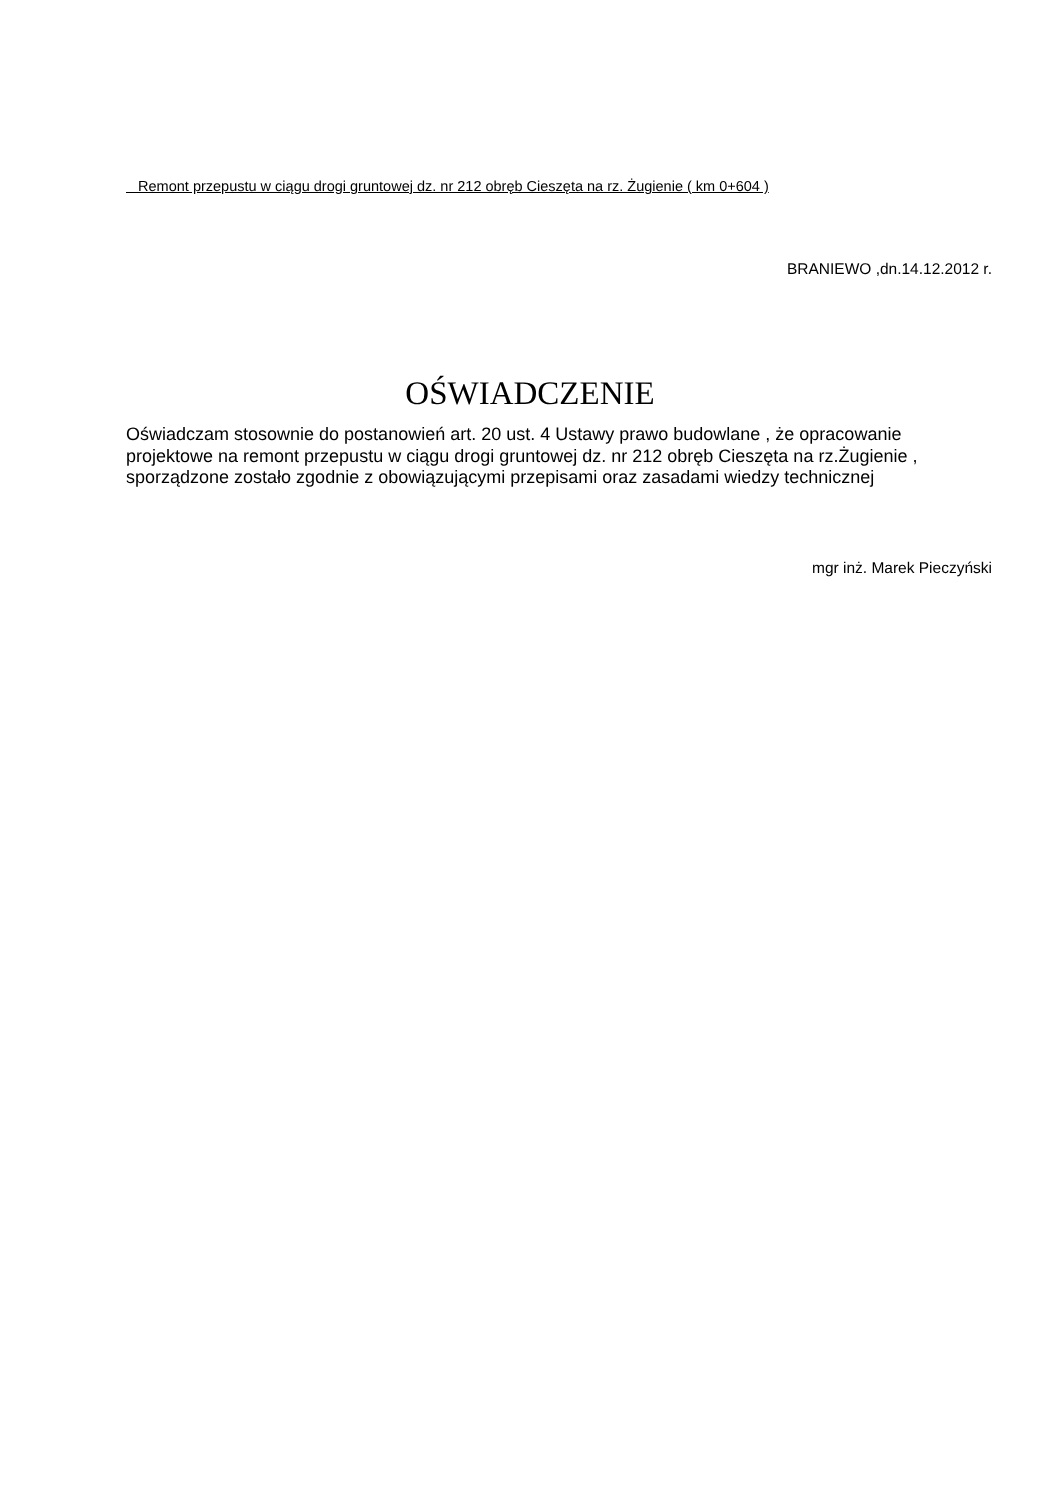Remont przepustu w ciągu drogi gruntowej dz. nr 212 obręb Cieszęta na rz. Żugienie ( km 0+604 )
BRANIEWO ,dn.14.12.2012 r.
OŚWIADCZENIE
Oświadczam stosownie do postanowień art. 20 ust. 4 Ustawy prawo budowlane , że opracowanie projektowe na remont przepustu w ciągu drogi gruntowej dz. nr 212 obręb Cieszęta na rz.Żugienie , sporządzone zostało zgodnie z obowiązującymi przepisami oraz zasadami wiedzy technicznej
mgr inż. Marek Pieczyński